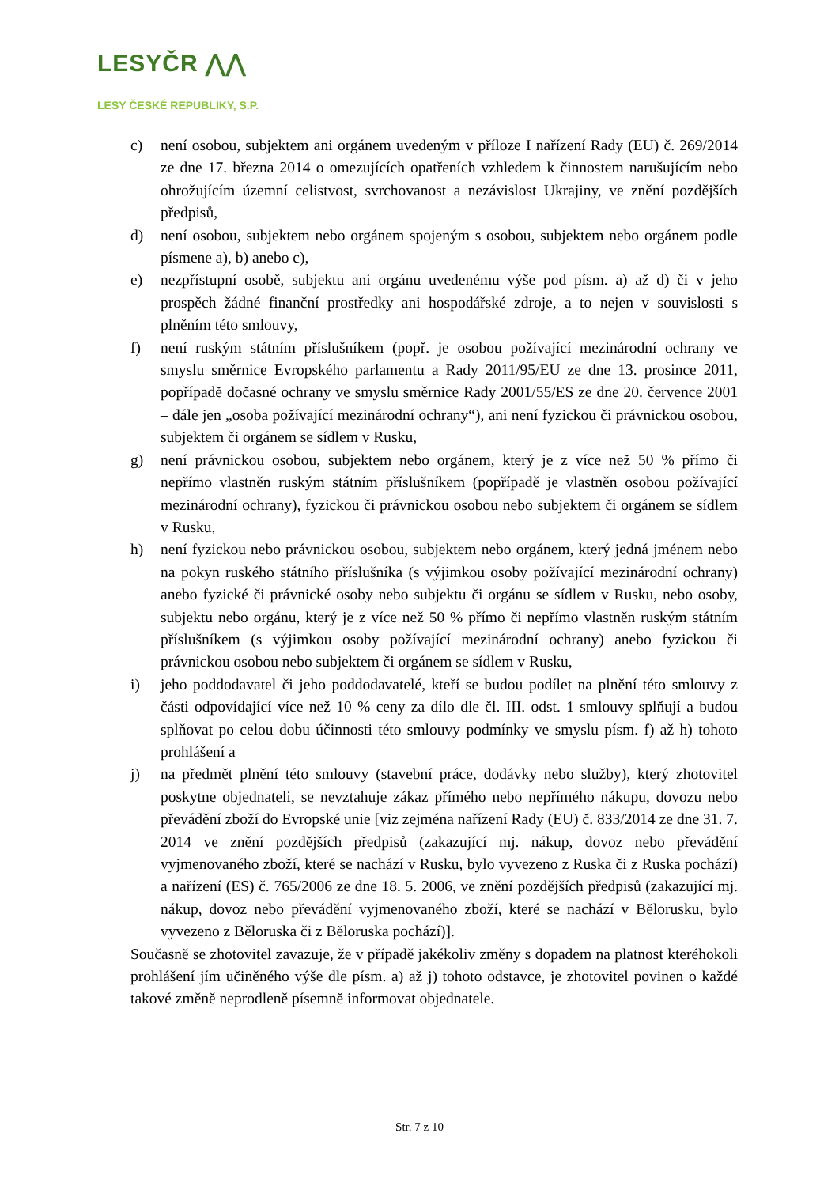LESYČR ⋀⋀
LESY ČESKÉ REPUBLIKY, S.P.
c) není osobou, subjektem ani orgánem uvedeným v příloze I nařízení Rady (EU) č. 269/2014 ze dne 17. března 2014 o omezujících opatřeních vzhledem k činnostem narušujícím nebo ohrožujícím územní celistvost, svrchovanost a nezávislost Ukrajiny, ve znění pozdějších předpisů,
d) není osobou, subjektem nebo orgánem spojeným s osobou, subjektem nebo orgánem podle písmene a), b) anebo c),
e) nezpřístupní osobě, subjektu ani orgánu uvedenému výše pod písm. a) až d) či v jeho prospěch žádné finanční prostředky ani hospodářské zdroje, a to nejen v souvislosti s plněním této smlouvy,
f) není ruským státním příslušníkem (popř. je osobou požívající mezinárodní ochrany ve smyslu směrnice Evropského parlamentu a Rady 2011/95/EU ze dne 13. prosince 2011, popřípadě dočasné ochrany ve smyslu směrnice Rady 2001/55/ES ze dne 20. července 2001 – dále jen „osoba požívající mezinárodní ochrany“), ani není fyzickou či právnickou osobou, subjektem či orgánem se sídlem v Rusku,
g) není právnickou osobou, subjektem nebo orgánem, který je z více než 50 % přímo či nepřímo vlastněn ruským státním příslušníkem (popřípadě je vlastněn osobou požívající mezinárodní ochrany), fyzickou či právnickou osobou nebo subjektem či orgánem se sídlem v Rusku,
h) není fyzickou nebo právnickou osobou, subjektem nebo orgánem, který jedná jménem nebo na pokyn ruského státního příslušníka (s výjimkou osoby požívající mezinárodní ochrany) anebo fyzické či právnické osoby nebo subjektu či orgánu se sídlem v Rusku, nebo osoby, subjektu nebo orgánu, který je z více než 50 % přímo či nepřímo vlastněn ruským státním příslušníkem (s výjimkou osoby požívající mezinárodní ochrany) anebo fyzickou či právnickou osobou nebo subjektem či orgánem se sídlem v Rusku,
i) jeho poddodavatel či jeho poddodavatelé, kteří se budou podílet na plnění této smlouvy z části odpovídající více než 10 % ceny za dílo dle čl. III. odst. 1 smlouvy splňují a budou splňovat po celou dobu účinnosti této smlouvy podmínky ve smyslu písm. f) až h) tohoto prohlášení a
j) na předmět plnění této smlouvy (stavební práce, dodávky nebo služby), který zhotovitel poskytne objednateli, se nevztahuje zákaz přímého nebo nepřímého nákupu, dovozu nebo převádění zboží do Evropské unie [viz zejména nařízení Rady (EU) č. 833/2014 ze dne 31. 7. 2014 ve znění pozdějších předpisů (zakazující mj. nákup, dovoz nebo převádění vyjmenovaného zboží, které se nachází v Rusku, bylo vyvezeno z Ruska či z Ruska pochází) a nařízení (ES) č. 765/2006 ze dne 18. 5. 2006, ve znění pozdějších předpisů (zakazující mj. nákup, dovoz nebo převádění vyjmenovaného zboží, které se nachází v Bělorusku, bylo vyvezeno z Běloruska či z Běloruska pochází)].
Současně se zhotovitel zavazuje, že v případě jakékoliv změny s dopadem na platnost kteréhokoli prohlášení jím učiněného výše dle písm. a) až j) tohoto odstavce, je zhotovitel povinen o každé takové změně neprodleně písemně informovat objednatele.
Str. 7 z 10